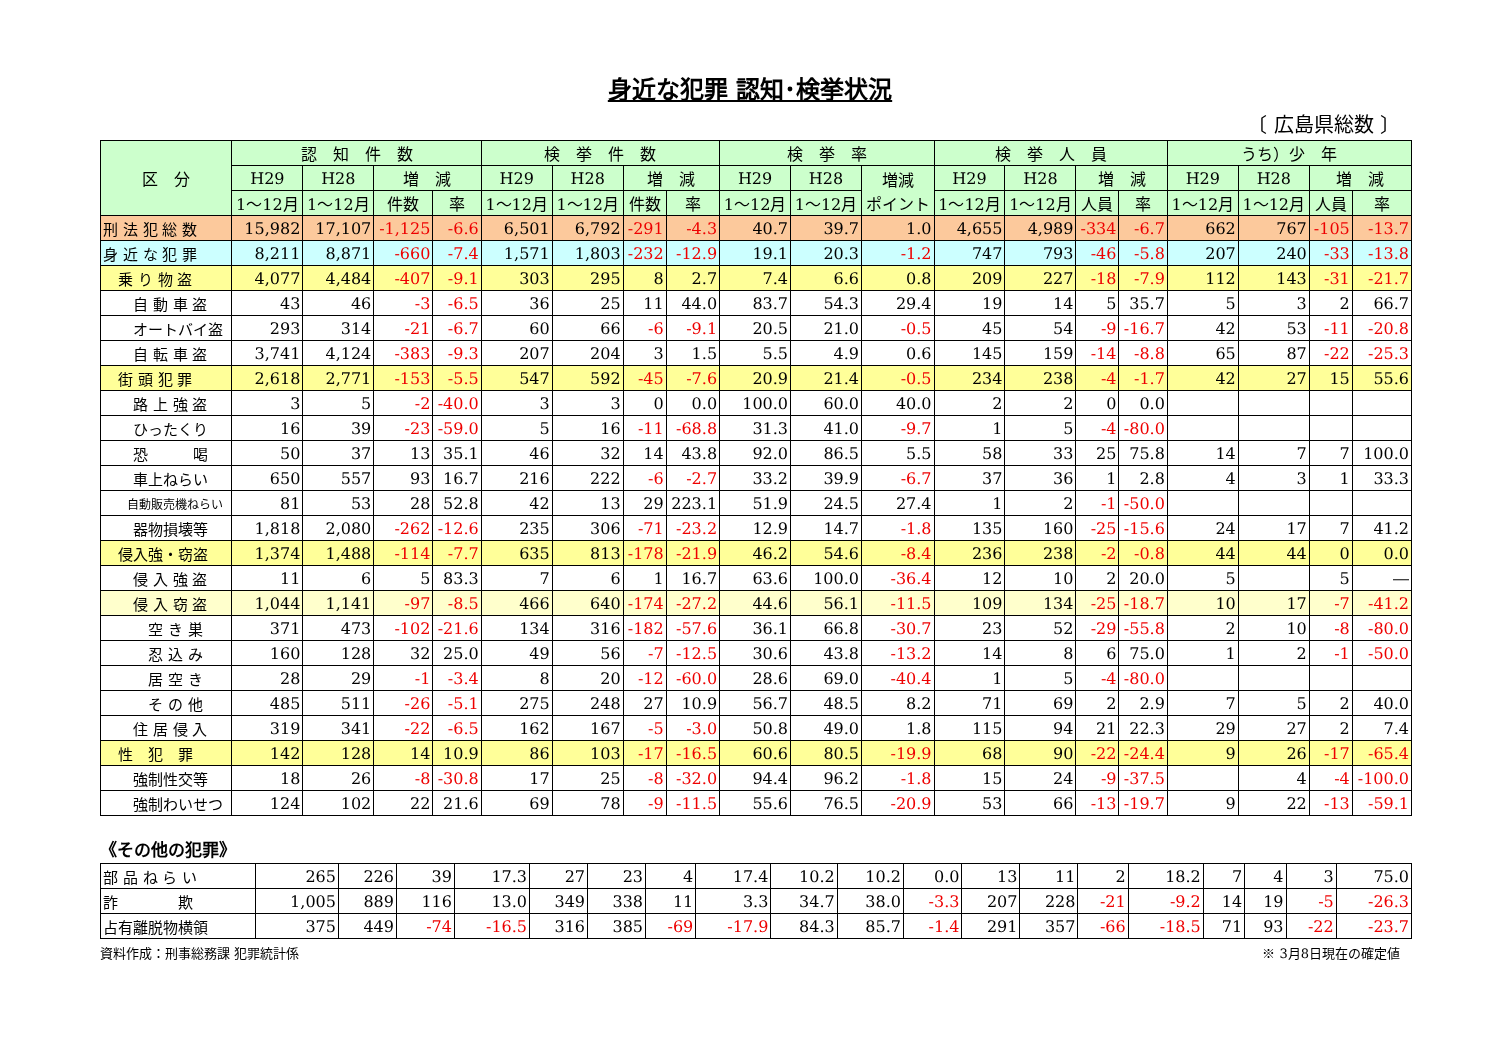身近な犯罪 認知･検挙状況
〔 広島県総数 〕
| 区 分 | 認 知 件 数 | | | | 検 挙 件 数 | | | | 検 挙 率 | | | 検 挙 人 員 | | | | うち）少 年 | | | |
| --- | --- | --- | --- | --- | --- | --- | --- | --- | --- | --- | --- | --- | --- | --- | --- | --- | --- | --- | --- |
| | H29 | H28 | 増 減 | | H29 | H28 | 増 減 | | H29 | H28 | 増減 ポイント | H29 | H28 | 増 減 | | H29 | H28 | 増 減 | |
| | 1～12月 | 1～12月 | 件数 | 率 | 1～12月 | 1～12月 | 件数 | 率 | 1～12月 | 1～12月 | | 1～12月 | 1～12月 | 人員 | 率 | 1～12月 | 1～12月 | 人員 | 率 |
| 刑 法 犯 総 数 | 15,982 | 17,107 | -1,125 | -6.6 | 6,501 | 6,792 | -291 | -4.3 | 40.7 | 39.7 | 1.0 | 4,655 | 4,989 | -334 | -6.7 | 662 | 767 | -105 | -13.7 |
| 身 近 な 犯 罪 | 8,211 | 8,871 | -660 | -7.4 | 1,571 | 1,803 | -232 | -12.9 | 19.1 | 20.3 | -1.2 | 747 | 793 | -46 | -5.8 | 207 | 240 | -33 | -13.8 |
| 乗 り 物 盗 | 4,077 | 4,484 | -407 | -9.1 | 303 | 295 | 8 | 2.7 | 7.4 | 6.6 | 0.8 | 209 | 227 | -18 | -7.9 | 112 | 143 | -31 | -21.7 |
| 自 動 車 盗 | 43 | 46 | -3 | -6.5 | 36 | 25 | 11 | 44.0 | 83.7 | 54.3 | 29.4 | 19 | 14 | 5 | 35.7 | 5 | 3 | 2 | 66.7 |
| オートバイ盗 | 293 | 314 | -21 | -6.7 | 60 | 66 | -6 | -9.1 | 20.5 | 21.0 | -0.5 | 45 | 54 | -9 | -16.7 | 42 | 53 | -11 | -20.8 |
| 自 転 車 盗 | 3,741 | 4,124 | -383 | -9.3 | 207 | 204 | 3 | 1.5 | 5.5 | 4.9 | 0.6 | 145 | 159 | -14 | -8.8 | 65 | 87 | -22 | -25.3 |
| 街 頭 犯 罪 | 2,618 | 2,771 | -153 | -5.5 | 547 | 592 | -45 | -7.6 | 20.9 | 21.4 | -0.5 | 234 | 238 | -4 | -1.7 | 42 | 27 | 15 | 55.6 |
| 路 上 強 盗 | 3 | 5 | -2 | -40.0 | 3 | 3 | 0 | 0.0 | 100.0 | 60.0 | 40.0 | 2 | 2 | 0 | 0.0 | | | | |
| ひったくり | 16 | 39 | -23 | -59.0 | 5 | 16 | -11 | -68.8 | 31.3 | 41.0 | -9.7 | 1 | 5 | -4 | -80.0 | | | | |
| 恐 喝 | 50 | 37 | 13 | 35.1 | 46 | 32 | 14 | 43.8 | 92.0 | 86.5 | 5.5 | 58 | 33 | 25 | 75.8 | 14 | 7 | 7 | 100.0 |
| 車上ねらい | 650 | 557 | 93 | 16.7 | 216 | 222 | -6 | -2.7 | 33.2 | 39.9 | -6.7 | 37 | 36 | 1 | 2.8 | 4 | 3 | 1 | 33.3 |
| 自動販売機ねらい | 81 | 53 | 28 | 52.8 | 42 | 13 | 29 | 223.1 | 51.9 | 24.5 | 27.4 | 1 | 2 | -1 | -50.0 | | | | |
| 器物損壊等 | 1,818 | 2,080 | -262 | -12.6 | 235 | 306 | -71 | -23.2 | 12.9 | 14.7 | -1.8 | 135 | 160 | -25 | -15.6 | 24 | 17 | 7 | 41.2 |
| 侵入強・窃盗 | 1,374 | 1,488 | -114 | -7.7 | 635 | 813 | -178 | -21.9 | 46.2 | 54.6 | -8.4 | 236 | 238 | -2 | -0.8 | 44 | 44 | 0 | 0.0 |
| 侵 入 強 盗 | 11 | 6 | 5 | 83.3 | 7 | 6 | 1 | 16.7 | 63.6 | 100.0 | -36.4 | 12 | 10 | 2 | 20.0 | 5 | | 5 | ― |
| 侵 入 窃 盗 | 1,044 | 1,141 | -97 | -8.5 | 466 | 640 | -174 | -27.2 | 44.6 | 56.1 | -11.5 | 109 | 134 | -25 | -18.7 | 10 | 17 | -7 | -41.2 |
| 空 き 巣 | 371 | 473 | -102 | -21.6 | 134 | 316 | -182 | -57.6 | 36.1 | 66.8 | -30.7 | 23 | 52 | -29 | -55.8 | 2 | 10 | -8 | -80.0 |
| 忍 込 み | 160 | 128 | 32 | 25.0 | 49 | 56 | -7 | -12.5 | 30.6 | 43.8 | -13.2 | 14 | 8 | 6 | 75.0 | 1 | 2 | -1 | -50.0 |
| 居 空 き | 28 | 29 | -1 | -3.4 | 8 | 20 | -12 | -60.0 | 28.6 | 69.0 | -40.4 | 1 | 5 | -4 | -80.0 | | | | |
| そ の 他 | 485 | 511 | -26 | -5.1 | 275 | 248 | 27 | 10.9 | 56.7 | 48.5 | 8.2 | 71 | 69 | 2 | 2.9 | 7 | 5 | 2 | 40.0 |
| 住 居 侵 入 | 319 | 341 | -22 | -6.5 | 162 | 167 | -5 | -3.0 | 50.8 | 49.0 | 1.8 | 115 | 94 | 21 | 22.3 | 29 | 27 | 2 | 7.4 |
| 性 犯 罪 | 142 | 128 | 14 | 10.9 | 86 | 103 | -17 | -16.5 | 60.6 | 80.5 | -19.9 | 68 | 90 | -22 | -24.4 | 9 | 26 | -17 | -65.4 |
| 強制性交等 | 18 | 26 | -8 | -30.8 | 17 | 25 | -8 | -32.0 | 94.4 | 96.2 | -1.8 | 15 | 24 | -9 | -37.5 | | 4 | -4 | -100.0 |
| 強制わいせつ | 124 | 102 | 22 | 21.6 | 69 | 78 | -9 | -11.5 | 55.6 | 76.5 | -20.9 | 53 | 66 | -13 | -19.7 | 9 | 22 | -13 | -59.1 |
《その他の犯罪》
| 部 品 ね ら い | 265 | 226 | 39 | 17.3 | 27 | 23 | 4 | 17.4 | 10.2 | 10.2 | 0.0 | 13 | 11 | 2 | 18.2 | 7 | 4 | 3 | 75.0 |
| 詐 欺 | 1,005 | 889 | 116 | 13.0 | 349 | 338 | 11 | 3.3 | 34.7 | 38.0 | -3.3 | 207 | 228 | -21 | -9.2 | 14 | 19 | -5 | -26.3 |
| 占有離脱物横領 | 375 | 449 | -74 | -16.5 | 316 | 385 | -69 | -17.9 | 84.3 | 85.7 | -1.4 | 291 | 357 | -66 | -18.5 | 71 | 93 | -22 | -23.7 |
資料作成：刑事総務課 犯罪統計係 ※ 3月8日現在の確定値